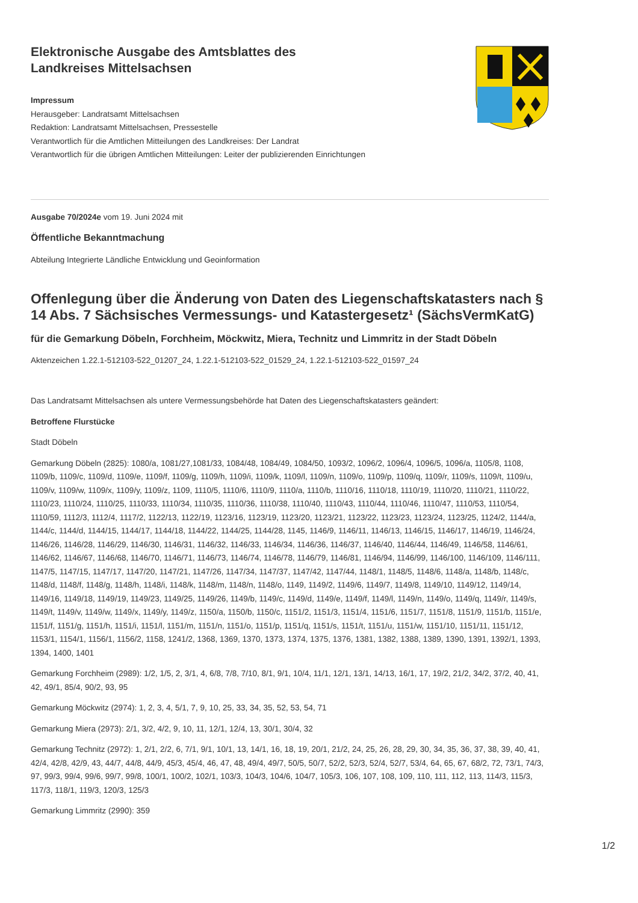Elektronische Ausgabe des Amtsblattes des Landkreises Mittelsachsen
Impressum
Herausgeber: Landratsamt Mittelsachsen
Redaktion: Landratsamt Mittelsachsen, Pressestelle
Verantwortlich für die Amtlichen Mitteilungen des Landkreises: Der Landrat
Verantwortlich für die übrigen Amtlichen Mitteilungen: Leiter der publizierenden Einrichtungen
Ausgabe 70/2024e vom 19. Juni 2024 mit
Öffentliche Bekanntmachung
Abteilung Integrierte Ländliche Entwicklung und Geoinformation
Offenlegung über die Änderung von Daten des Liegenschaftskatasters nach § 14 Abs. 7 Sächsisches Vermessungs- und Katastergesetz¹ (SächsVermKatG)
für die Gemarkung Döbeln, Forchheim, Möckwitz, Miera, Technitz und Limmritz in der Stadt Döbeln
Aktenzeichen 1.22.1-512103-522_01207_24, 1.22.1-512103-522_01529_24, 1.22.1-512103-522_01597_24
Das Landratsamt Mittelsachsen als untere Vermessungsbehörde hat Daten des Liegenschaftskatasters geändert:
Betroffene Flurstücke
Stadt Döbeln
Gemarkung Döbeln (2825): 1080/a, 1081/27,1081/33, 1084/48, 1084/49, 1084/50, 1093/2, 1096/2, 1096/4, 1096/5, 1096/a, 1105/8, 1108, 1109/b, 1109/c, 1109/d, 1109/e, 1109/f, 1109/g, 1109/h, 1109/i, 1109/k, 1109/l, 1109/n, 1109/o, 1109/p, 1109/q, 1109/r, 1109/s, 1109/t, 1109/u, 1109/v, 1109/w, 1109/x, 1109/y, 1109/z, 1109, 1110/5, 1110/6, 1110/9, 1110/a, 1110/b, 1110/16, 1110/18, 1110/19, 1110/20, 1110/21, 1110/22, 1110/23, 1110/24, 1110/25, 1110/33, 1110/34, 1110/35, 1110/36, 1110/38, 1110/40, 1110/43, 1110/44, 1110/46, 1110/47, 1110/53, 1110/54, 1110/59, 1112/3, 1112/4, 1117/2, 1122/13, 1122/19, 1123/16, 1123/19, 1123/20, 1123/21, 1123/22, 1123/23, 1123/24, 1123/25, 1124/2, 1144/a, 1144/c, 1144/d, 1144/15, 1144/17, 1144/18, 1144/22, 1144/25, 1144/28, 1145, 1146/9, 1146/11, 1146/13, 1146/15, 1146/17, 1146/19, 1146/24, 1146/26, 1146/28, 1146/29, 1146/30, 1146/31, 1146/32, 1146/33, 1146/34, 1146/36, 1146/37, 1146/40, 1146/44, 1146/49, 1146/58, 1146/61, 1146/62, 1146/67, 1146/68, 1146/70, 1146/71, 1146/73, 1146/74, 1146/78, 1146/79, 1146/81, 1146/94, 1146/99, 1146/100, 1146/109, 1146/111, 1147/5, 1147/15, 1147/17, 1147/20, 1147/21, 1147/26, 1147/34, 1147/37, 1147/42, 1147/44, 1148/1, 1148/5, 1148/6, 1148/a, 1148/b, 1148/c, 1148/d, 1148/f, 1148/g, 1148/h, 1148/i, 1148/k, 1148/m, 1148/n, 1148/o, 1149, 1149/2, 1149/6, 1149/7, 1149/8, 1149/10, 1149/12, 1149/14, 1149/16, 1149/18, 1149/19, 1149/23, 1149/25, 1149/26, 1149/b, 1149/c, 1149/d, 1149/e, 1149/f, 1149/l, 1149/n, 1149/o, 1149/q, 1149/r, 1149/s, 1149/t, 1149/v, 1149/w, 1149/x, 1149/y, 1149/z, 1150/a, 1150/b, 1150/c, 1151/2, 1151/3, 1151/4, 1151/6, 1151/7, 1151/8, 1151/9, 1151/b, 1151/e, 1151/f, 1151/g, 1151/h, 1151/i, 1151/l, 1151/m, 1151/n, 1151/o, 1151/p, 1151/q, 1151/s, 1151/t, 1151/u, 1151/w, 1151/10, 1151/11, 1151/12, 1153/1, 1154/1, 1156/1, 1156/2, 1158, 1241/2, 1368, 1369, 1370, 1373, 1374, 1375, 1376, 1381, 1382, 1388, 1389, 1390, 1391, 1392/1, 1393, 1394, 1400, 1401
Gemarkung Forchheim (2989): 1/2, 1/5, 2, 3/1, 4, 6/8, 7/8, 7/10, 8/1, 9/1, 10/4, 11/1, 12/1, 13/1, 14/13, 16/1, 17, 19/2, 21/2, 34/2, 37/2, 40, 41, 42, 49/1, 85/4, 90/2, 93, 95
Gemarkung Möckwitz (2974): 1, 2, 3, 4, 5/1, 7, 9, 10, 25, 33, 34, 35, 52, 53, 54, 71
Gemarkung Miera (2973): 2/1, 3/2, 4/2, 9, 10, 11, 12/1, 12/4, 13, 30/1, 30/4, 32
Gemarkung Technitz (2972): 1, 2/1, 2/2, 6, 7/1, 9/1, 10/1, 13, 14/1, 16, 18, 19, 20/1, 21/2, 24, 25, 26, 28, 29, 30, 34, 35, 36, 37, 38, 39, 40, 41, 42/4, 42/8, 42/9, 43, 44/7, 44/8, 44/9, 45/3, 45/4, 46, 47, 48, 49/4, 49/7, 50/5, 50/7, 52/2, 52/3, 52/4, 52/7, 53/4, 64, 65, 67, 68/2, 72, 73/1, 74/3, 97, 99/3, 99/4, 99/6, 99/7, 99/8, 100/1, 100/2, 102/1, 103/3, 104/3, 104/6, 104/7, 105/3, 106, 107, 108, 109, 110, 111, 112, 113, 114/3, 115/3, 117/3, 118/1, 119/3, 120/3, 125/3
Gemarkung Limmritz (2990): 359
1/2